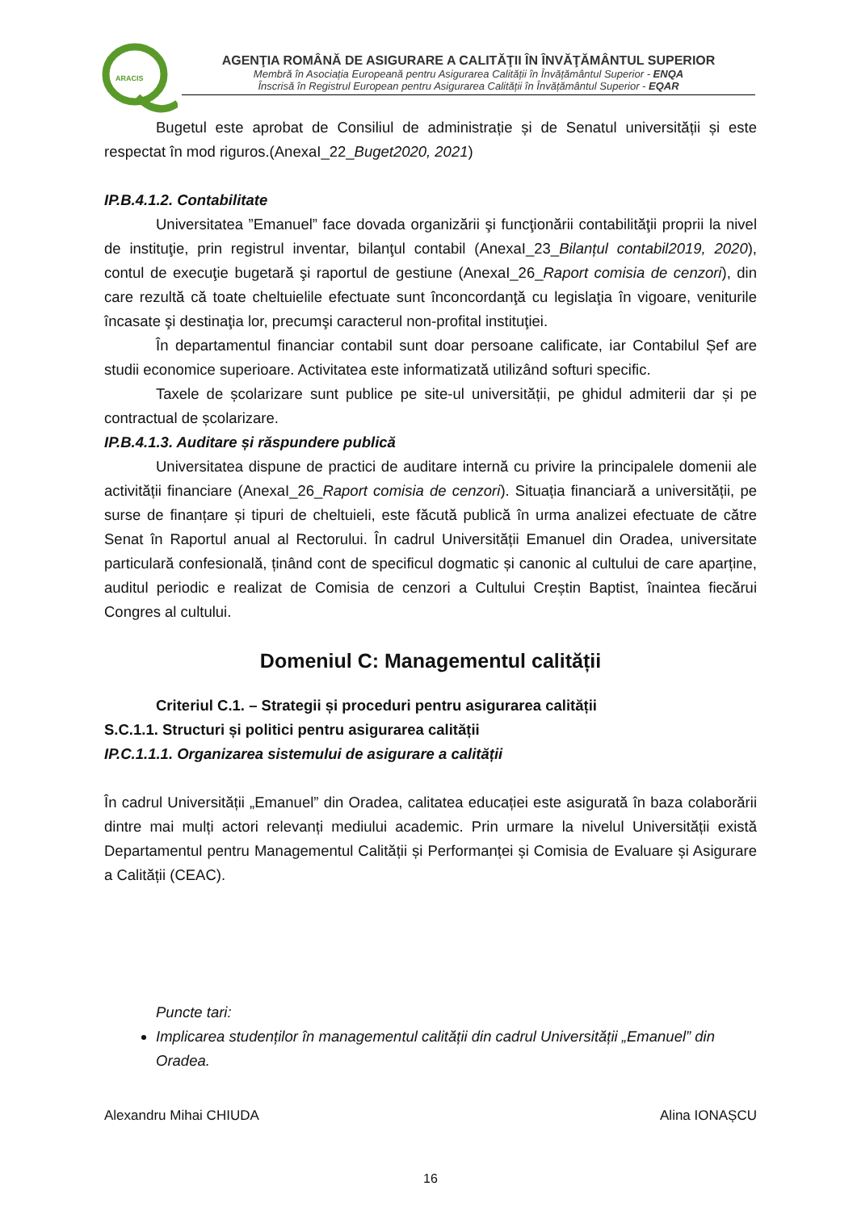ARACIS
AGENŢIA ROMÂNĂ DE ASIGURARE A CALITĂŢII ÎN ÎNVĂŢĂMÂNTUL SUPERIOR
Membră în Asociația Europeană pentru Asigurarea Calității în Învățământul Superior - ENQA
Înscrisă în Registrul European pentru Asigurarea Calității în Învățământul Superior - EQAR
Bugetul este aprobat de Consiliul de administrație și de Senatul universității și este respectat în mod riguros.(AnexaI_22_Buget2020, 2021)
IP.B.4.1.2. Contabilitate
Universitatea ”Emanuel” face dovada organizării şi funcţionării contabilităţii proprii la nivel de instituţie, prin registrul inventar, bilanţul contabil (AnexaI_23_Bilanțul contabil2019, 2020), contul de execuţie bugetară şi raportul de gestiune (AnexaI_26_Raport comisia de cenzori), din care rezultă că toate cheltuielile efectuate sunt înconcordanţă cu legislaţia în vigoare, veniturile încasate şi destinaţia lor, precumşi caracterul non-profital instituţiei.
În departamentul financiar contabil sunt doar persoane calificate, iar Contabilul Șef are studii economice superioare. Activitatea este informatizată utilizând softuri specific.
Taxele de școlarizare sunt publice pe site-ul universității, pe ghidul admiterii dar și pe contractual de școlarizare.
IP.B.4.1.3. Auditare și răspundere publică
Universitatea dispune de practici de auditare internă cu privire la principalele domenii ale activității financiare (AnexaI_26_Raport comisia de cenzori). Situația financiară a universității, pe surse de finanțare și tipuri de cheltuieli, este făcută publică în urma analizei efectuate de către Senat în Raportul anual al Rectorului. În cadrul Universității Emanuel din Oradea, universitate particulară confesională, ținând cont de specificul dogmatic și canonic al cultului de care aparține, auditul periodic e realizat de Comisia de cenzori a Cultului Creștin Baptist, înaintea fiecărui Congres al cultului.
Domeniul C: Managementul calității
Criteriul C.1. – Strategii și proceduri pentru asigurarea calității
S.C.1.1. Structuri și politici pentru asigurarea calității
IP.C.1.1.1. Organizarea sistemului de asigurare a calității
În cadrul Universității „Emanuel” din Oradea, calitatea educației este asigurată în baza colaborării dintre mai mulți actori relevanți mediului academic. Prin urmare la nivelul Universității există Departamentul pentru Managementul Calității și Performanței și Comisia de Evaluare și Asigurare a Calității (CEAC).
Puncte tari:
Implicarea studenților în managementul calității din cadrul Universității „Emanuel” din Oradea.
Alexandru Mihai CHIUDA Alina IONAȘCU
16